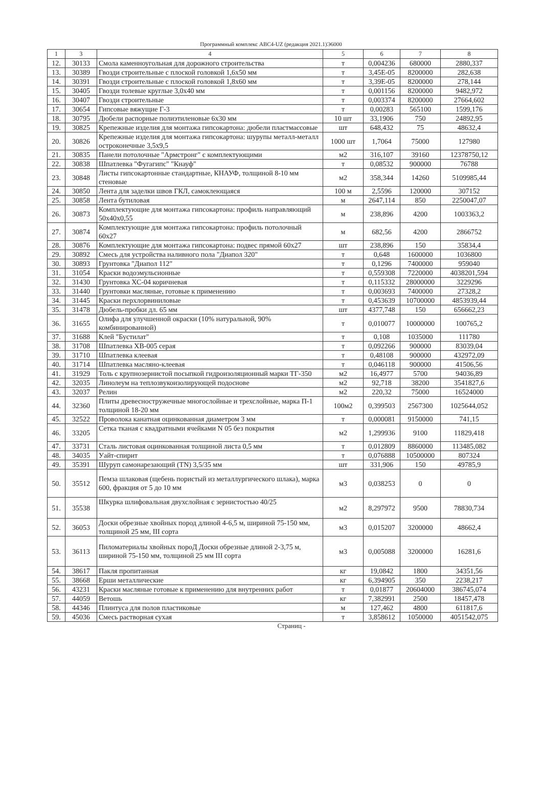Программный комплекс АВС4-UZ (редакция 2021.1)Э6000
| 1 | 3 | 4 | 5 | 6 | 7 | 8 |
| --- | --- | --- | --- | --- | --- | --- |
| 12. | 30133 | Смола каменноугольная для дорожного строительства | т | 0,004236 | 680000 | 2880,337 |
| 13. | 30389 | Гвозди строительные с плоской головкой 1,6х50 мм | т | 3,45E-05 | 8200000 | 282,638 |
| 14. | 30391 | Гвозди строительные с плоской головкой 1,8х60 мм | т | 3,39E-05 | 8200000 | 278,144 |
| 15. | 30405 | Гвозди толевые круглые 3,0х40 мм | т | 0,001156 | 8200000 | 9482,972 |
| 16. | 30407 | Гвозди строительные | т | 0,003374 | 8200000 | 27664,602 |
| 17. | 30654 | Гипсовые вяжущие Г-3 | т | 0,00283 | 565100 | 1599,176 |
| 18. | 30795 | Дюбели распорные полиэтиленовые 6х30 мм | 10 шт | 33,1906 | 750 | 24892,95 |
| 19. | 30825 | Крепежные изделия для монтажа гипсокартона: дюбели пластмассовые | шт | 648,432 | 75 | 48632,4 |
| 20. | 30826 | Крепежные изделия для монтажа гипсокартона: шурупы металл-металл остроконечные 3,5х9,5 | 1000 шт | 1,7064 | 75000 | 127980 |
| 21. | 30835 | Панели потолочные "Армстронг" с комплектующими | м2 | 316,107 | 39160 | 12378750,12 |
| 22. | 30838 | Шпатлевка "Фугагипс" "Кнауф" | т | 0,08532 | 900000 | 76788 |
| 23. | 30848 | Листы гипсокартонные стандартные, КНАУФ, толщиной 8-10 мм стеновые | м2 | 358,344 | 14260 | 5109985,44 |
| 24. | 30850 | Лента для заделки швов ГКЛ, самоклеющаяся | 100 м | 2,5596 | 120000 | 307152 |
| 25. | 30858 | Лента бутиловая | м | 2647,114 | 850 | 2250047,07 |
| 26. | 30873 | Комплектующие для монтажа гипсокартона: профиль направляющий 50х40х0,55 | м | 238,896 | 4200 | 1003363,2 |
| 27. | 30874 | Комплектующие для монтажа гипсокартона: профиль потолочный 60х27 | м | 682,56 | 4200 | 2866752 |
| 28. | 30876 | Комплектующие для монтажа гипсокартона: подвес прямой 60х27 | шт | 238,896 | 150 | 35834,4 |
| 29. | 30892 | Смесь для устройства наливного пола "Диапол 320" | т | 0,648 | 1600000 | 1036800 |
| 30. | 30893 | Грунтовка "Диапол 112" | т | 0,1296 | 7400000 | 959040 |
| 31. | 31054 | Краски водоэмульсионные | т | 0,559308 | 7220000 | 4038201,594 |
| 32. | 31430 | Грунтовка ХС-04 коричневая | т | 0,115332 | 28000000 | 3229296 |
| 33. | 31440 | Грунтовки масляные, готовые к применению | т | 0,003693 | 7400000 | 27328,2 |
| 34. | 31445 | Краски перхлорвиниловые | т | 0,453639 | 10700000 | 4853939,44 |
| 35. | 31478 | Дюбель-пробки дл. 65 мм | шт | 4377,748 | 150 | 656662,23 |
| 36. | 31655 | Олифа для улучшенной окраски (10% натуральной, 90% комбинированной) | т | 0,010077 | 10000000 | 100765,2 |
| 37. | 31688 | Клей "Бустилат" | т | 0,108 | 1035000 | 111780 |
| 38. | 31708 | Шпатлевка ХВ-005 серая | т | 0,092266 | 900000 | 83039,04 |
| 39. | 31710 | Шпатлевка клеевая | т | 0,48108 | 900000 | 432972,09 |
| 40. | 31714 | Шпатлевка масляно-клеевая | т | 0,046118 | 900000 | 41506,56 |
| 41. | 31929 | Толь с крупнозернистой посыпкой гидроизоляционный марки ТГ-350 | м2 | 16,4977 | 5700 | 94036,89 |
| 42. | 32035 | Линолеум на теплозвукоизолирующей подоснове | м2 | 92,718 | 38200 | 3541827,6 |
| 43. | 32037 | Релин | м2 | 220,32 | 75000 | 16524000 |
| 44. | 32360 | Плиты древесностружечные многослойные и трехслойные, марка П-1 толщиной 18-20 мм | 100м2 | 0,399503 | 2567300 | 1025644,052 |
| 45. | 32522 | Проволока канатная оцинкованная диаметром 3 мм | т | 0,000081 | 9150000 | 741,15 |
| 46. | 33205 | Сетка тканая с квадратными ячейками N 05 без покрытия | м2 | 1,299936 | 9100 | 11829,418 |
| 47. | 33731 | Сталь листовая оцинкованная толщиной листа 0,5 мм | т | 0,012809 | 8860000 | 113485,082 |
| 48. | 34035 | Уайт-спирит | т | 0,076888 | 10500000 | 807324 |
| 49. | 35391 | Шуруп самонарезающий (TN) 3,5/35 мм | шт | 331,906 | 150 | 49785,9 |
| 50. | 35512 | Пемза шлаковая (щебень пористый из металлургического шлака), марка 600, фракция от 5 до 10 мм | м3 | 0,038253 | 0 | 0 |
| 51. | 35538 | Шкурка шлифовальная двухслойная с зернистостью 40/25 | м2 | 8,297972 | 9500 | 78830,734 |
| 52. | 36053 | Доски обрезные хвойных пород длиной 4-6,5 м, шириной 75-150 мм, толщиной 25 мм, III сорта | м3 | 0,015207 | 3200000 | 48662,4 |
| 53. | 36113 | Пиломатериалы хвойных пороД Доски обрезные длиной 2-3,75 м, шириной 75-150 мм, толщиной 25 мм III сорта | м3 | 0,005088 | 3200000 | 16281,6 |
| 54. | 38617 | Пакля пропитанная | кг | 19,0842 | 1800 | 34351,56 |
| 55. | 38668 | Ерши металлические | кг | 6,394905 | 350 | 2238,217 |
| 56. | 43231 | Краски масляные готовые к применению для внутренних работ | т | 0,01877 | 20604000 | 386745,074 |
| 57. | 44059 | Ветошь | кг | 7,382991 | 2500 | 18457,478 |
| 58. | 44346 | Плинтуса для полов пластиковые | м | 127,462 | 4800 | 611817,6 |
| 59. | 45036 | Смесь растворная сухая | т | 3,858612 | 1050000 | 4051542,075 |
Страниц -